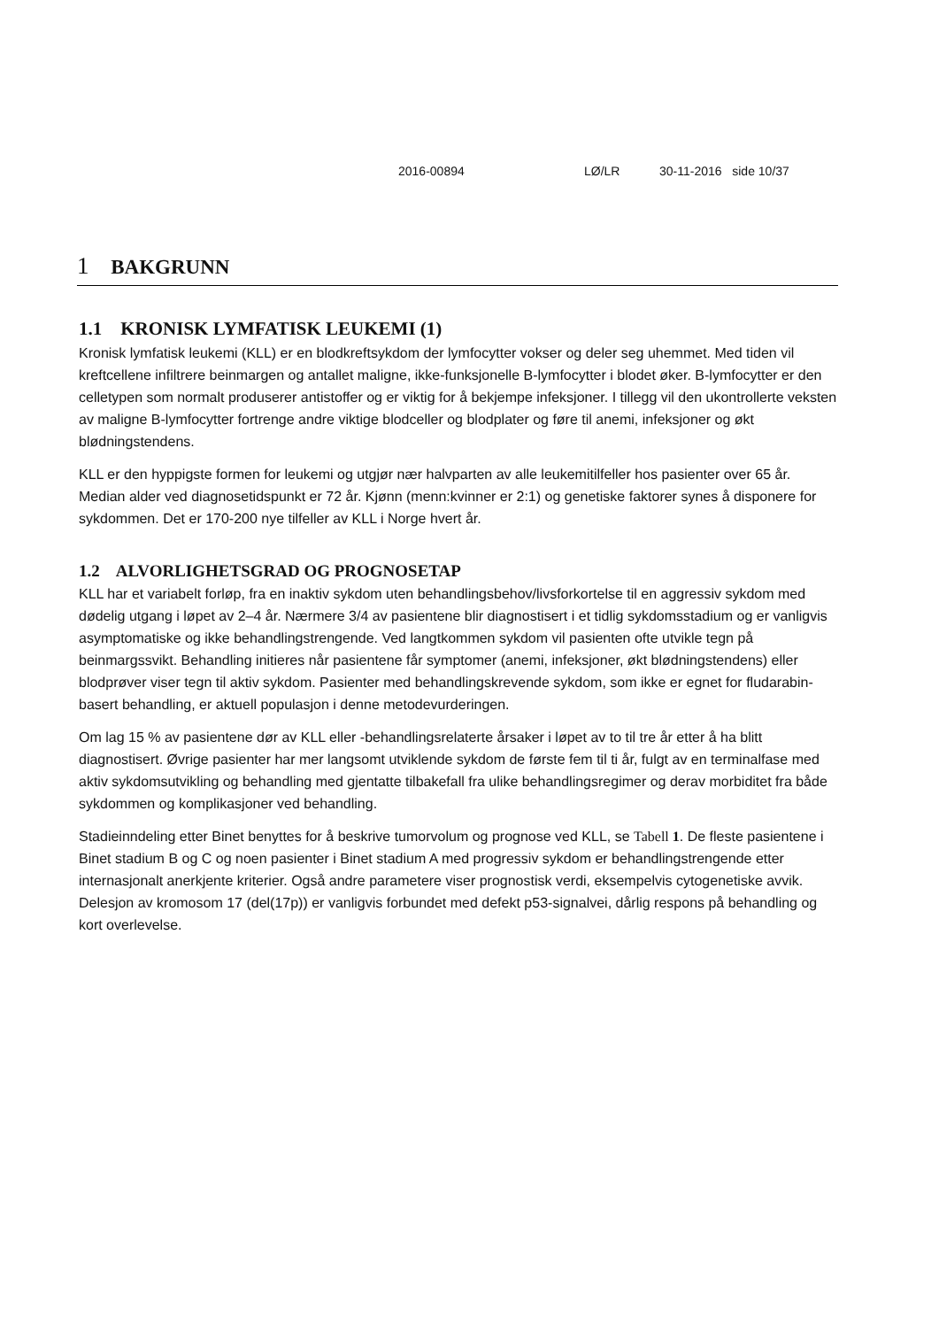2016-00894 LØ/LR 30-11-2016 side 10/37
1 BAKGRUNN
1.1 KRONISK LYMFATISK LEUKEMI (1)
Kronisk lymfatisk leukemi (KLL) er en blodkreftsykdom der lymfocytter vokser og deler seg uhemmet. Med tiden vil kreftcellene infiltrere beinmargen og antallet maligne, ikke-funksjonelle B-lymfocytter i blodet øker. B-lymfocytter er den celletypen som normalt produserer antistoffer og er viktig for å bekjempe infeksjoner. I tillegg vil den ukontrollerte veksten av maligne B-lymfocytter fortrenge andre viktige blodceller og blodplater og føre til anemi, infeksjoner og økt blødningstendens.
KLL er den hyppigste formen for leukemi og utgjør nær halvparten av alle leukemitilfeller hos pasienter over 65 år. Median alder ved diagnosetidspunkt er 72 år. Kjønn (menn:kvinner er 2:1) og genetiske faktorer synes å disponere for sykdommen. Det er 170-200 nye tilfeller av KLL i Norge hvert år.
1.2 ALVORLIGHETSGRAD OG PROGNOSETAP
KLL har et variabelt forløp, fra en inaktiv sykdom uten behandlingsbehov/livsforkortelse til en aggressiv sykdom med dødelig utgang i løpet av 2–4 år. Nærmere 3/4 av pasientene blir diagnostisert i et tidlig sykdomsstadium og er vanligvis asymptomatiske og ikke behandlingstrengende. Ved langtkommen sykdom vil pasienten ofte utvikle tegn på beinmargssvikt. Behandling initieres når pasientene får symptomer (anemi, infeksjoner, økt blødningstendens) eller blodprøver viser tegn til aktiv sykdom. Pasienter med behandlingskrevende sykdom, som ikke er egnet for fludarabin-basert behandling, er aktuell populasjon i denne metodevurderingen.
Om lag 15 % av pasientene dør av KLL eller -behandlingsrelaterte årsaker i løpet av to til tre år etter å ha blitt diagnostisert. Øvrige pasienter har mer langsomt utviklende sykdom de første fem til ti år, fulgt av en terminalfase med aktiv sykdomsutvikling og behandling med gjentatte tilbakefall fra ulike behandlingsregimer og derav morbiditet fra både sykdommen og komplikasjoner ved behandling.
Stadieinndeling etter Binet benyttes for å beskrive tumorvolum og prognose ved KLL, se Tabell 1. De fleste pasientene i Binet stadium B og C og noen pasienter i Binet stadium A med progressiv sykdom er behandlingstrengende etter internasjonalt anerkjente kriterier. Også andre parametere viser prognostisk verdi, eksempelvis cytogenetiske avvik. Delesjon av kromosom 17 (del(17p)) er vanligvis forbundet med defekt p53-signalvei, dårlig respons på behandling og kort overlevelse.